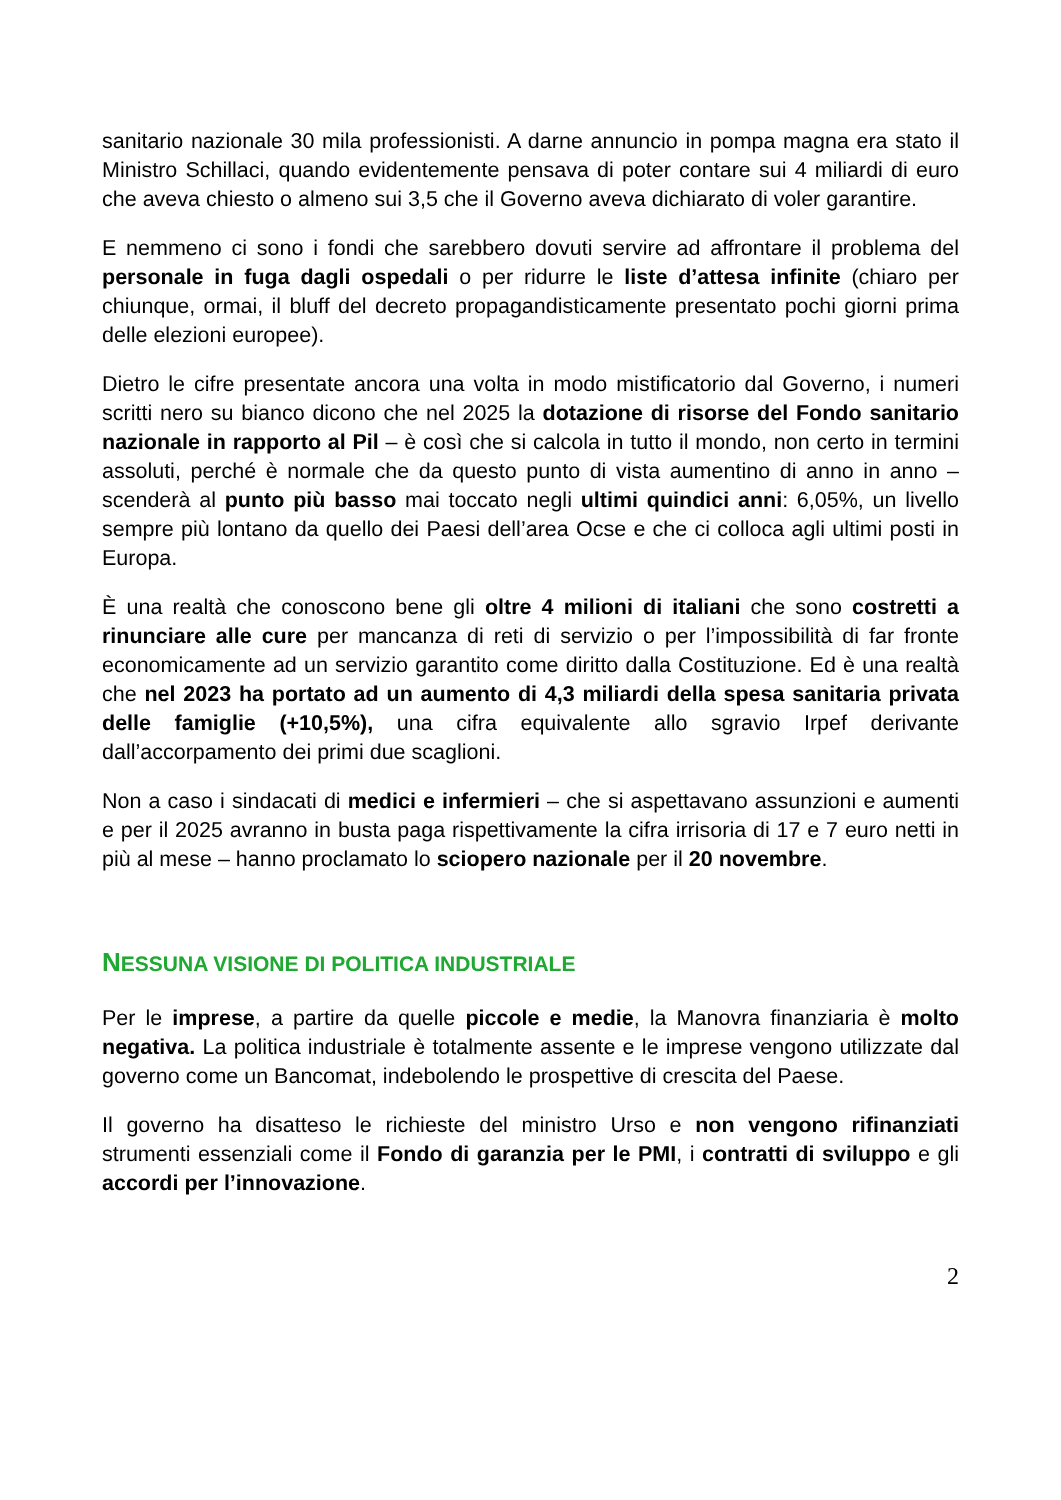sanitario nazionale 30 mila professionisti. A darne annuncio in pompa magna era stato il Ministro Schillaci, quando evidentemente pensava di poter contare sui 4 miliardi di euro che aveva chiesto o almeno sui 3,5 che il Governo aveva dichiarato di voler garantire.
E nemmeno ci sono i fondi che sarebbero dovuti servire ad affrontare il problema del personale in fuga dagli ospedali o per ridurre le liste d’attesa infinite (chiaro per chiunque, ormai, il bluff del decreto propagandisticamente presentato pochi giorni prima delle elezioni europee).
Dietro le cifre presentate ancora una volta in modo mistificatorio dal Governo, i numeri scritti nero su bianco dicono che nel 2025 la dotazione di risorse del Fondo sanitario nazionale in rapporto al Pil – è così che si calcola in tutto il mondo, non certo in termini assoluti, perché è normale che da questo punto di vista aumentino di anno in anno – scenderà al punto più basso mai toccato negli ultimi quindici anni: 6,05%, un livello sempre più lontano da quello dei Paesi dell’area Ocse e che ci colloca agli ultimi posti in Europa.
È una realtà che conoscono bene gli oltre 4 milioni di italiani che sono costretti a rinunciare alle cure per mancanza di reti di servizio o per l’impossibilità di far fronte economicamente ad un servizio garantito come diritto dalla Costituzione. Ed è una realtà che nel 2023 ha portato ad un aumento di 4,3 miliardi della spesa sanitaria privata delle famiglie (+10,5%), una cifra equivalente allo sgravio Irpef derivante dall’accorpamento dei primi due scaglioni.
Non a caso i sindacati di medici e infermieri – che si aspettavano assunzioni e aumenti e per il 2025 avranno in busta paga rispettivamente la cifra irrisoria di 17 e 7 euro netti in più al mese – hanno proclamato lo sciopero nazionale per il 20 novembre.
NESSUNA VISIONE DI POLITICA INDUSTRIALE
Per le imprese, a partire da quelle piccole e medie, la Manovra finanziaria è molto negativa. La politica industriale è totalmente assente e le imprese vengono utilizzate dal governo come un Bancomat, indebolendo le prospettive di crescita del Paese.
Il governo ha disatteso le richieste del ministro Urso e non vengono rifinanziati strumenti essenziali come il Fondo di garanzia per le PMI, i contratti di sviluppo e gli accordi per l’innovazione.
2